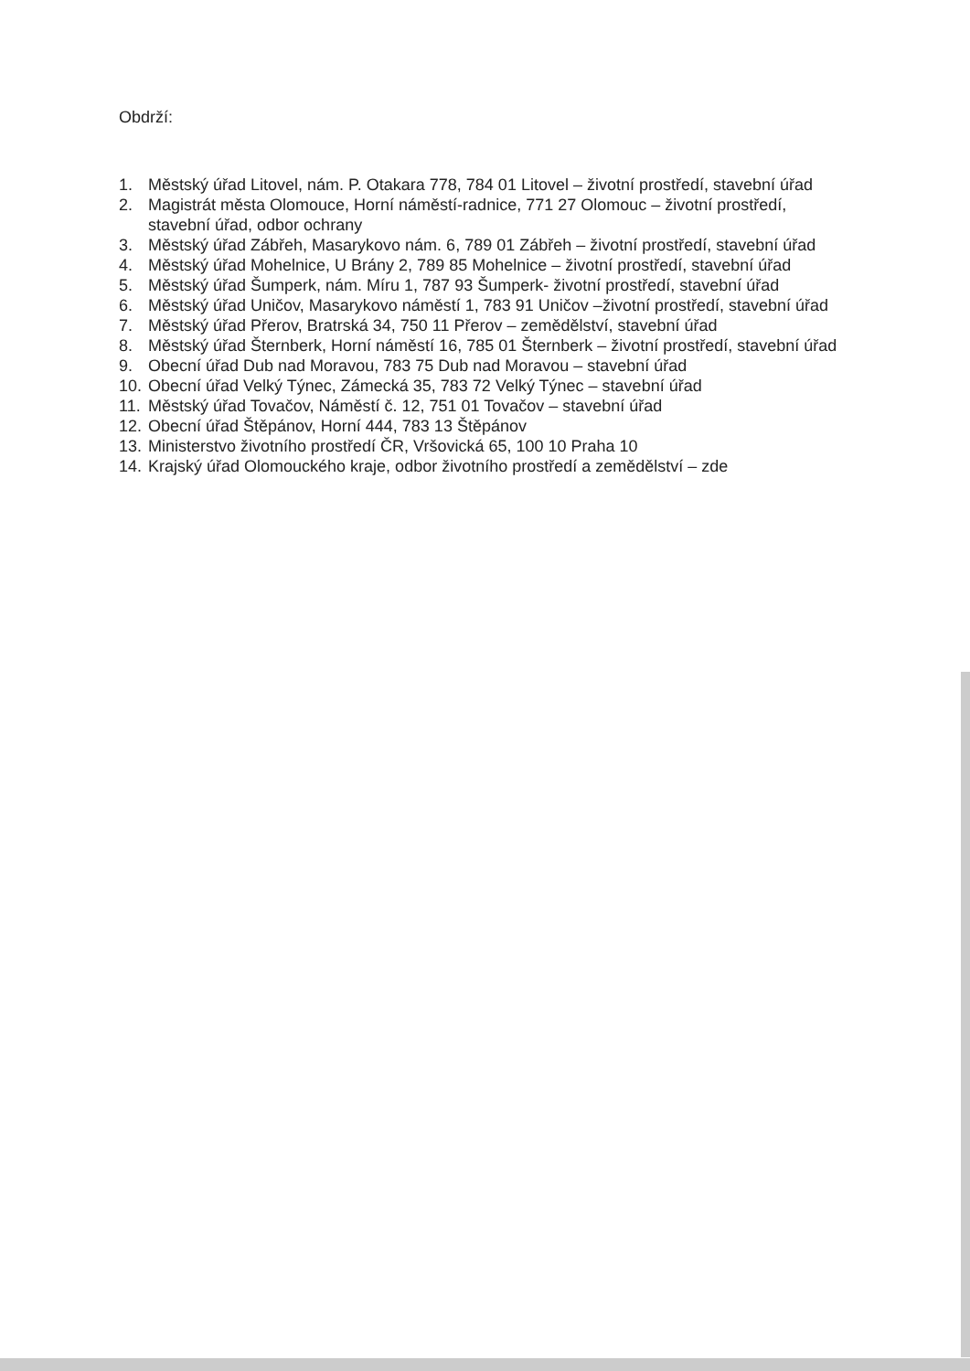Obdrží:
1. Městský úřad Litovel, nám. P. Otakara 778, 784 01 Litovel – životní prostředí, stavební úřad
2. Magistrát města Olomouce, Horní náměstí-radnice, 771 27 Olomouc – životní prostředí, stavební úřad, odbor ochrany
3. Městský úřad Zábřeh, Masarykovo nám. 6, 789 01 Zábřeh – životní prostředí, stavební úřad
4. Městský úřad Mohelnice, U Brány 2, 789 85 Mohelnice – životní prostředí, stavební úřad
5. Městský úřad Šumperk, nám. Míru 1, 787 93 Šumperk- životní prostředí, stavební úřad
6. Městský úřad Uničov, Masarykovo náměstí 1, 783 91 Uničov –životní prostředí, stavební úřad
7. Městský úřad Přerov, Bratrská 34, 750 11 Přerov – zemědělství, stavební úřad
8. Městský úřad Šternberk, Horní náměstí 16, 785 01 Šternberk – životní prostředí, stavební úřad
9. Obecní úřad Dub nad Moravou, 783 75 Dub nad Moravou – stavební úřad
10. Obecní úřad Velký Týnec, Zámecká 35, 783 72 Velký Týnec – stavební úřad
11. Městský úřad Tovačov, Náměstí č. 12, 751 01 Tovačov – stavební úřad
12. Obecní úřad Štěpánov, Horní 444, 783 13 Štěpánov
13. Ministerstvo životního prostředí ČR, Vršovická 65, 100 10 Praha 10
14. Krajský úřad Olomouckého kraje, odbor životního prostředí a zemědělství – zde